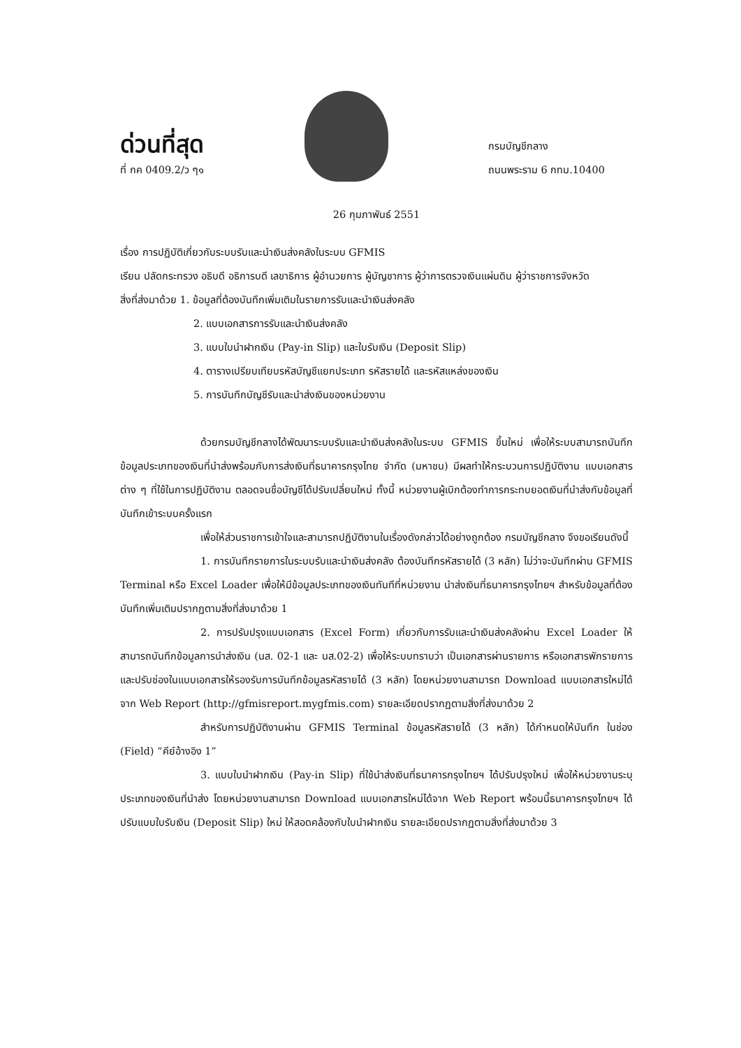ด่วนที่สุด
ที่ กค 0409.2/ว ๆ๑
กรมบัญชีกลาง
ถนนพระราม 6 กทม.10400
26 กุมภาพันธ์ 2551
เรื่อง การปฏิบัติเกี่ยวกับระบบรับและนำเงินส่งคลังในระบบ GFMIS
เรียน ปลัดกระทรวง อธิบดี อธิการบดี เลขาธิการ ผู้อำนวยการ ผู้บัญชาการ ผู้ว่าการตรวจเงินแผ่นดิน ผู้ว่าราชการจังหวัด
สิ่งที่ส่งมาด้วย 1. ข้อมูลที่ต้องบันทึกเพิ่มเติมในรายการรับและนำเงินส่งคลัง
2. แบบเอกสารการรับและนำเงินส่งคลัง
3. แบบใบนำฝากเงิน (Pay-in Slip) และใบรับเงิน (Deposit Slip)
4. ตารางเปรียบเทียบรหัสบัญชีแยกประเภท รหัสรายได้ และรหัสแหล่งของเงิน
5. การบันทึกบัญชีรับและนำส่งเงินของหน่วยงาน
ด้วยกรมบัญชีกลางได้พัฒนาระบบรับและนำเงินส่งคลังในระบบ GFMIS ขึ้นใหม่ เพื่อให้ระบบสามารถบันทึกข้อมูลประเภทของเงินที่นำส่งพร้อมกับการส่งเงินที่ธนาคารกรุงไทย จำกัด (มหาชน) มีผลทำให้กระบวนการปฏิบัติงาน แบบเอกสารต่าง ๆ ที่ใช้ในการปฏิบัติงาน ตลอดจนชื่อบัญชีได้ปรับเปลี่ยนใหม่ ทั้งนี้ หน่วยงานผู้เบิกต้องทำการกระทบยอดเงินที่นำส่งกับข้อมูลที่บันทึกเข้าระบบครั้งแรก
เพื่อให้ส่วนราชการเข้าใจและสามารถปฏิบัติงานในเรื่องดังกล่าวได้อย่างถูกต้อง กรมบัญชีกลาง จึงขอเรียนดังนี้
1. การบันทึกรายการในระบบรับและนำเงินส่งคลัง ต้องบันทึกรหัสรายได้ (3 หลัก) ไม่ว่าจะบันทึกผ่าน GFMIS Terminal หรือ Excel Loader เพื่อให้มีข้อมูลประเภทของเงินทันทีที่หน่วยงาน นำส่งเงินที่ธนาคารกรุงไทยฯ สำหรับข้อมูลที่ต้องบันทึกเพิ่มเติมปรากฏตามสิ่งที่ส่งมาด้วย 1
2. การปรับปรุงแบบเอกสาร (Excel Form) เกี่ยวกับการรับและนำเงินส่งคลังผ่าน Excel Loader ให้สามารถบันทึกข้อมูลการนำส่งเงิน (นส. 02-1 และ นส.02-2) เพื่อให้ระบบทราบว่า เป็นเอกสารผ่านรายการ หรือเอกสารพักรายการ และปรับช่องในแบบเอกสารให้รองรับการบันทึกข้อมูลรหัสรายได้ (3 หลัก) โดยหน่วยงานสามารถ Download แบบเอกสารใหม่ได้จาก Web Report (http://gfmisreport.mygfmis.com) รายละเอียดปรากฏตามสิ่งที่ส่งมาด้วย 2
สำหรับการปฏิบัติงานผ่าน GFMIS Terminal ข้อมูลรหัสรายได้ (3 หลัก) ได้กำหนดให้บันทึก ในช่อง (Field) “คีย์อ้างอิง 1”
3. แบบใบนำฝากเงิน (Pay-in Slip) ที่ใช้นำส่งเงินที่ธนาคารกรุงไทยฯ ได้ปรับปรุงใหม่ เพื่อให้หน่วยงานระบุประเภทของเงินที่นำส่ง โดยหน่วยงานสามารถ Download แบบเอกสารใหม่ได้จาก Web Report พร้อมนี้ธนาคารกรุงไทยฯ ได้ปรับแบบใบรับเงิน (Deposit Slip) ใหม่ ให้สอดคล้องกับใบนำฝากเงิน รายละเอียดปรากฏตามสิ่งที่ส่งมาด้วย 3